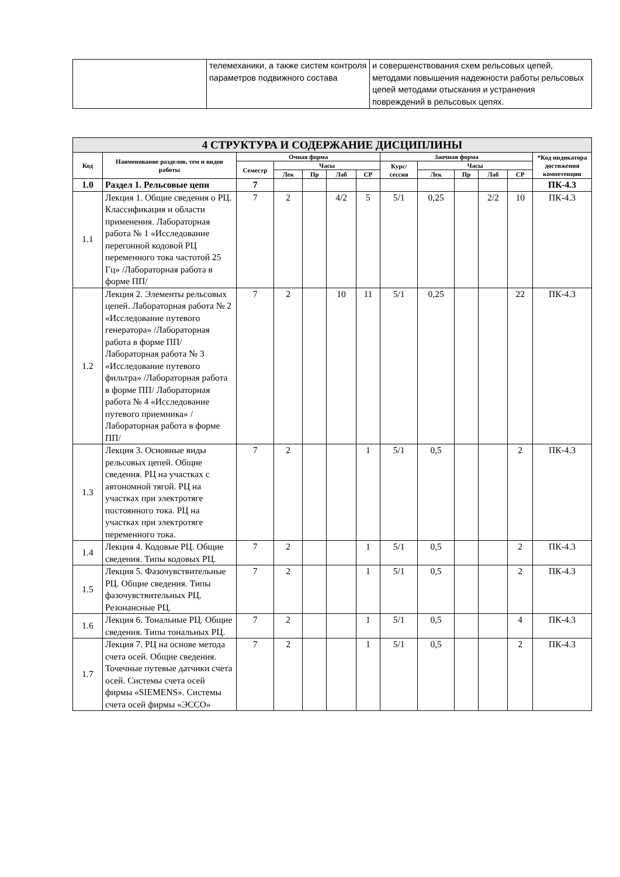| | телемеханики, а также систем контроля параметров подвижного состава | и совершенствования схем рельсовых цепей, методами повышения надежности работы рельсовых цепей методами отыскания и устранения повреждений в рельсовых цепях. |
| 4 СТРУКТУРА И СОДЕРЖАНИЕ ДИСЦИПЛИНЫ | | | | | | | | | | | | |
| --- | --- | --- | --- | --- | --- | --- | --- | --- | --- | --- | --- | --- |
| Код | Наименование разделов, тем и видов работы | Очная форма | | | | | Заочная форма | | | | | *Код индикатора достижения компетенции |
| | | Семестр | Часы | | | | Курс/ сессия | Часы | | | | |
| | | | Лек | Пр | Лаб | СР | | Лек | Пр | Лаб | СР | |
| 1.0 | Раздел 1. Рельсовые цепи | 7 | | | | | | | | | | ПК-4.3 |
| 1.1 | Лекция 1. Общие сведения о РЦ. Классификация и области применения. Лабораторная работа № 1 «Исследование перегонной кодовой РЦ переменного тока частотой 25 Гц» /Лабораторная работа в форме ПП/ | 7 | 2 | | 4/2 | 5 | 5/1 | 0,25 | | 2/2 | 10 | ПК-4.3 |
| 1.2 | Лекция 2. Элементы рельсовых цепей. Лабораторная работа № 2 «Исследование путевого генератора» /Лабораторная работа в форме ПП/ Лабораторная работа № 3 «Исследование путевого фильтра» /Лабораторная работа в форме ПП/ Лабораторная работа № 4 «Исследование путевого приемника» /Лабораторная работа в форме ПП/ | 7 | 2 | | 10 | 11 | 5/1 | 0,25 | | | 22 | ПК-4.3 |
| 1.3 | Лекция 3. Основные виды рельсовых цепей. Общие сведения. РЦ на участках с автономной тягой. РЦ на участках при электротяге постоянного тока. РЦ на участках при электротяге переменного тока. | 7 | 2 | | | 1 | 5/1 | 0,5 | | | 2 | ПК-4.3 |
| 1.4 | Лекция 4. Кодовые РЦ. Общие сведения. Типы кодовых РЦ. | 7 | 2 | | | 1 | 5/1 | 0,5 | | | 2 | ПК-4.3 |
| 1.5 | Лекция 5. Фазочувствительные РЦ. Общие сведения. Типы фазочувствительных РЦ. Резонансные РЦ. | 7 | 2 | | | 1 | 5/1 | 0,5 | | | 2 | ПК-4.3 |
| 1.6 | Лекция 6. Тональиые РЦ. Общие сведения. Типы тональных РЦ. | 7 | 2 | | | 1 | 5/1 | 0,5 | | | 4 | ПК-4.3 |
| 1.7 | Лекция 7. РЦ на основе метода счета осей. Общие сведения. Точечные путевые датчики счета осей. Системы счета осей фирмы «SIEMENS». Системы счета осей фирмы «ЭССО» | 7 | 2 | | | 1 | 5/1 | 0,5 | | | 2 | ПК-4.3 |